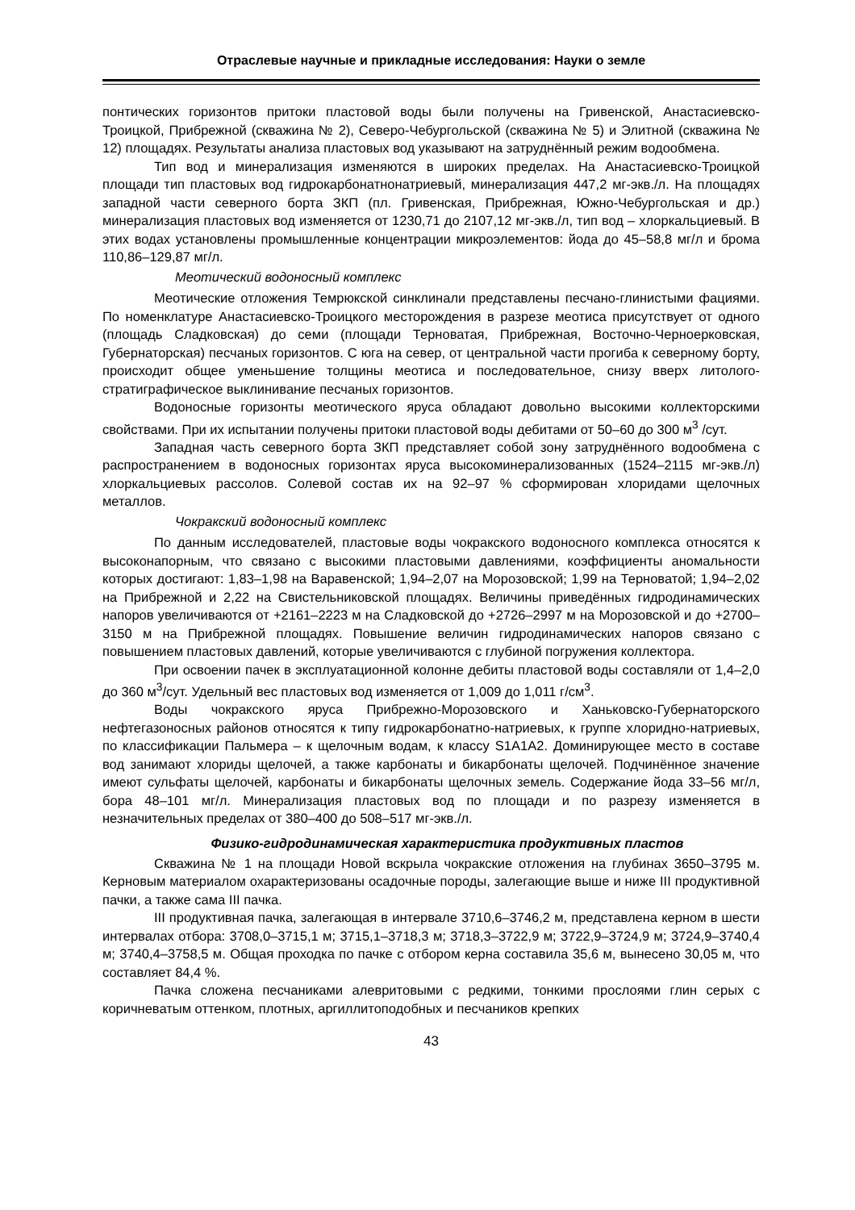Отраслевые научные и прикладные исследования: Науки о земле
понтических горизонтов притоки пластовой воды были получены на Гривенской, Анастасиевско-Троицкой, Прибрежной (скважина № 2), Северо-Чебургольской (скважина № 5) и Элитной (скважина № 12) площадях. Результаты анализа пластовых вод указывают на затруднённый режим водообмена.
Тип вод и минерализация изменяются в широких пределах. На Анастасиевско-Троицкой площади тип пластовых вод гидрокарбонатнонатриевый, минерализация 447,2 мг-экв./л. На площадях западной части северного борта ЗКП (пл. Гривенская, Прибрежная, Южно-Чебургольская и др.) минерализация пластовых вод изменяется от 1230,71 до 2107,12 мг-экв./л, тип вод – хлоркальциевый. В этих водах установлены промышленные концентрации микроэлементов: йода до 45–58,8 мг/л и брома 110,86–129,87 мг/л.
Меотический водоносный комплекс
Меотические отложения Темрюкской синклинали представлены песчано-глинистыми фациями. По номенклатуре Анастасиевско-Троицкого месторождения в разрезе меотиса присутствует от одного (площадь Сладковская) до семи (площади Терноватая, Прибрежная, Восточно-Черноерковская, Губернаторская) песчаных горизонтов. С юга на север, от центральной части прогиба к северному борту, происходит общее уменьшение толщины меотиса и последовательное, снизу вверх литолого-стратиграфическое выклинивание песчаных горизонтов.
Водоносные горизонты меотического яруса обладают довольно высокими коллекторскими свойствами. При их испытании получены притоки пластовой воды дебитами от 50–60 до 300 м<sup>3</sup> /сут.
Западная часть северного борта ЗКП представляет собой зону затруднённого водообмена с распространением в водоносных горизонтах яруса высокоминерализованных (1524–2115 мг-экв./л) хлоркальциевых рассолов. Солевой состав их на 92–97 % сформирован хлоридами щелочных металлов.
Чокракский водоносный комплекс
По данным исследователей, пластовые воды чокракского водоносного комплекса относятся к высоконапорным, что связано с высокими пластовыми давлениями, коэффициенты аномальности которых достигают: 1,83–1,98 на Варавенской; 1,94–2,07 на Морозовской; 1,99 на Терноватой; 1,94–2,02 на Прибрежной и 2,22 на Свистельниковской площадях. Величины приведённых гидродинамических напоров увеличиваются от +2161–2223 м на Сладковской до +2726–2997 м на Морозовской и до +2700–3150 м на Прибрежной площадях. Повышение величин гидродинамических напоров связано с повышением пластовых давлений, которые увеличиваются с глубиной погружения коллектора.
При освоении пачек в эксплуатационной колонне дебиты пластовой воды составляли от 1,4–2,0 до 360 м<sup>3</sup>/сут. Удельный вес пластовых вод изменяется от 1,009 до 1,011 г/см<sup>3</sup>.
Воды чокракского яруса Прибрежно-Морозовского и Ханьковско-Губернаторского нефтегазоносных районов относятся к типу гидрокарбонатно-натриевых, к группе хлоридно-натриевых, по классификации Пальмера – к щелочным водам, к классу S1A1A2. Доминирующее место в составе вод занимают хлориды щелочей, а также карбонаты и бикарбонаты щелочей. Подчинённое значение имеют сульфаты щелочей, карбонаты и бикарбонаты щелочных земель. Содержание йода 33–56 мг/л, бора 48–101 мг/л. Минерализация пластовых вод по площади и по разрезу изменяется в незначительных пределах от 380–400 до 508–517 мг-экв./л.
Физико-гидродинамическая характеристика продуктивных пластов
Скважина № 1 на площади Новой вскрыла чокракские отложения на глубинах 3650–3795 м. Керновым материалом охарактеризованы осадочные породы, залегающие выше и ниже III продуктивной пачки, а также сама III пачка.
III продуктивная пачка, залегающая в интервале 3710,6–3746,2 м, представлена керном в шести интервалах отбора: 3708,0–3715,1 м; 3715,1–3718,3 м; 3718,3–3722,9 м; 3722,9–3724,9 м; 3724,9–3740,4 м; 3740,4–3758,5 м. Общая проходка по пачке с отбором керна составила 35,6 м, вынесено 30,05 м, что составляет 84,4 %.
Пачка сложена песчаниками алевритовыми с редкими, тонкими прослоями глин серых с коричневатым оттенком, плотных, аргиллитоподобных и песчаников крепких
43